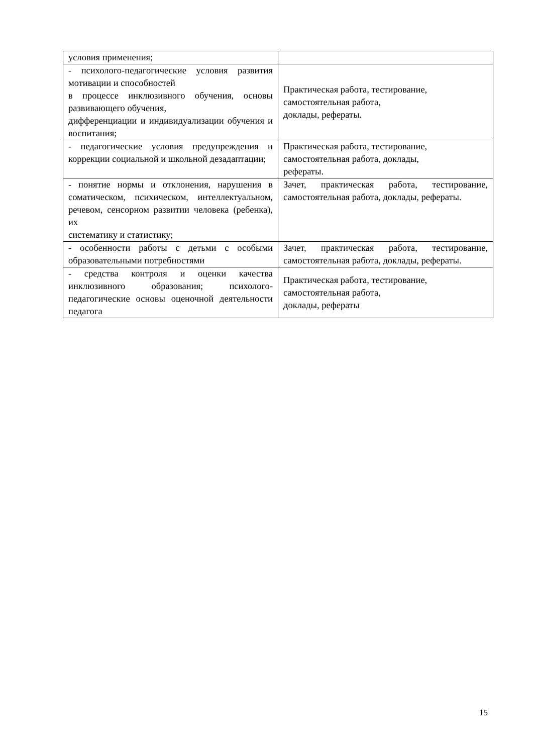| условия применения; | |
| - психолого-педагогические условия развития мотивации и способностей в процессе инклюзивного обучения, основы развивающего обучения, дифференциации и индивидуализации обучения и воспитания; | Практическая работа, тестирование, самостоятельная работа, доклады, рефераты. |
| - педагогические условия предупреждения и коррекции социальной и школьной дезадаптации; | Практическая работа, тестирование, самостоятельная работа, доклады, рефераты. |
| - понятие нормы и отклонения, нарушения в соматическом, психическом, интеллектуальном, речевом, сенсорном развитии человека (ребенка), их систематику и статистику; | Зачет, практическая работа, тестирование, самостоятельная работа, доклады, рефераты. |
| - особенности работы с детьми с особыми образовательными потребностями | Зачет, практическая работа, тестирование, самостоятельная работа, доклады, рефераты. |
| - средства контроля и оценки качества инклюзивного образования; психолого-педагогические основы оценочной деятельности педагога | Практическая работа, тестирование, самостоятельная работа, доклады, рефераты |
15